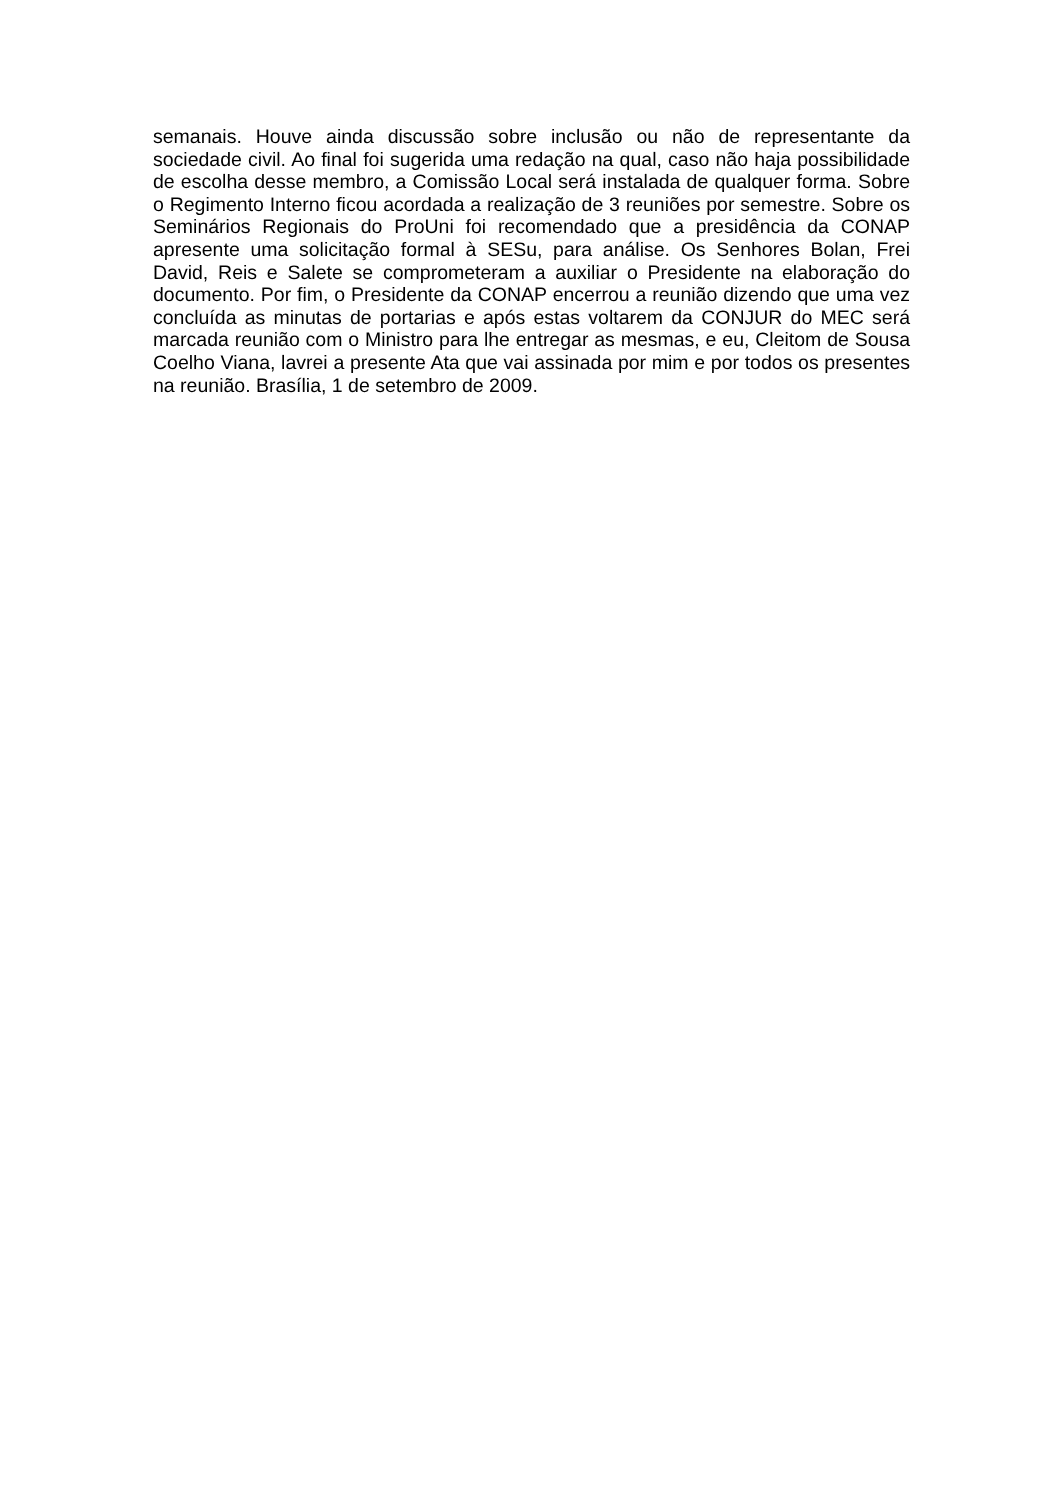semanais. Houve ainda discussão sobre inclusão ou não de representante da sociedade civil. Ao final foi sugerida uma redação na qual, caso não haja possibilidade de escolha desse membro, a Comissão Local será instalada de qualquer forma. Sobre o Regimento Interno ficou acordada a realização de 3 reuniões por semestre. Sobre os Seminários Regionais do ProUni foi recomendado que a presidência da CONAP apresente uma solicitação formal à SESu, para análise. Os Senhores Bolan, Frei David, Reis e Salete se comprometeram a auxiliar o Presidente na elaboração do documento. Por fim, o Presidente da CONAP encerrou a reunião dizendo que uma vez concluída as minutas de portarias e após estas voltarem da CONJUR do MEC será marcada reunião com o Ministro para lhe entregar as mesmas, e eu, Cleitom de Sousa Coelho Viana, lavrei a presente Ata que vai assinada por mim e por todos os presentes na reunião. Brasília, 1 de setembro de 2009.